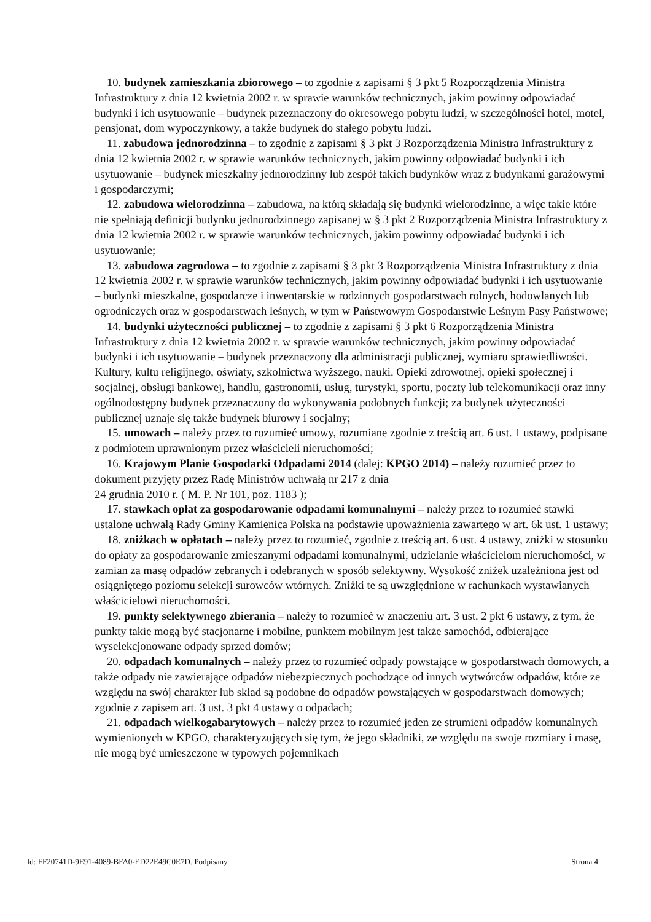10. budynek zamieszkania zbiorowego – to zgodnie z zapisami § 3 pkt 5 Rozporządzenia Ministra Infrastruktury z dnia 12 kwietnia 2002 r. w sprawie warunków technicznych, jakim powinny odpowiadać budynki i ich usytuowanie – budynek przeznaczony do okresowego pobytu ludzi, w szczególności hotel, motel, pensjonat, dom wypoczynkowy, a także budynek do stałego pobytu ludzi.
11. zabudowa jednorodzinna – to zgodnie z zapisami § 3 pkt 3 Rozporządzenia Ministra Infrastruktury z dnia 12 kwietnia 2002 r. w sprawie warunków technicznych, jakim powinny odpowiadać budynki i ich usytuowanie – budynek mieszkalny jednorodzinny lub zespół takich budynków wraz z budynkami garażowymi i gospodarczymi;
12. zabudowa wielorodzinna – zabudowa, na którą składają się budynki wielorodzinne, a więc takie które nie spełniają definicji budynku jednorodzinnego zapisanej w § 3 pkt 2 Rozporządzenia Ministra Infrastruktury z dnia 12 kwietnia 2002 r. w sprawie warunków technicznych, jakim powinny odpowiadać budynki i ich usytuowanie;
13. zabudowa zagrodowa – to zgodnie z zapisami § 3 pkt 3 Rozporządzenia Ministra Infrastruktury z dnia 12 kwietnia 2002 r. w sprawie warunków technicznych, jakim powinny odpowiadać budynki i ich usytuowanie – budynki mieszkalne, gospodarcze i inwentarskie w rodzinnych gospodarstwach rolnych, hodowlanych lub ogrodniczych oraz w gospodarstwach leśnych, w tym w Państwowym Gospodarstwie Leśnym Pasy Państwowe;
14. budynki użyteczności publicznej – to zgodnie z zapisami § 3 pkt 6 Rozporządzenia Ministra Infrastruktury z dnia 12 kwietnia 2002 r. w sprawie warunków technicznych, jakim powinny odpowiadać budynki i ich usytuowanie – budynek przeznaczony dla administracji publicznej, wymiaru sprawiedliwości. Kultury, kultu religijnego, oświaty, szkolnictwa wyższego, nauki. Opieki zdrowotnej, opieki społecznej i socjalnej, obsługi bankowej, handlu, gastronomii, usług, turystyki, sportu, poczty lub telekomunikacji oraz inny ogólnodostępny budynek przeznaczony do wykonywania podobnych funkcji; za budynek użyteczności publicznej uznaje się także budynek biurowy i socjalny;
15. umowach – należy przez to rozumieć umowy, rozumiane zgodnie z treścią art. 6 ust. 1 ustawy, podpisane z podmiotem uprawnionym przez właścicieli nieruchomości;
16. Krajowym Planie Gospodarki Odpadami 2014 (dalej: KPGO 2014) – należy rozumieć przez to dokument przyjęty przez Radę Ministrów uchwałą nr 217 z dnia
24 grudnia 2010 r. ( M. P. Nr 101, poz. 1183 );
17. stawkach opłat za gospodarowanie odpadami komunalnymi – należy przez to rozumieć stawki ustalone uchwałą Rady Gminy Kamienica Polska na podstawie upoważnienia zawartego w art. 6k ust. 1 ustawy;
18. zniżkach w opłatach – należy przez to rozumieć, zgodnie z treścią art. 6 ust. 4 ustawy, zniżki w stosunku do opłaty za gospodarowanie zmieszanymi odpadami komunalnymi, udzielanie właścicielom nieruchomości, w zamian za masę odpadów zebranych i odebranych w sposób selektywny. Wysokość zniżek uzależniona jest od osiągniętego poziomu selekcji surowców wtórnych. Zniżki te są uwzględnione w rachunkach wystawianych właścicielowi nieruchomości.
19. punkty selektywnego zbierania – należy to rozumieć w znaczeniu art. 3 ust. 2 pkt 6 ustawy, z tym, że punkty takie mogą być stacjonarne i mobilne, punktem mobilnym jest także samochód, odbierające wyselekcjonowane odpady sprzed domów;
20. odpadach komunalnych – należy przez to rozumieć odpady powstające w gospodarstwach domowych, a także odpady nie zawierające odpadów niebezpiecznych pochodzące od innych wytwórców odpadów, które ze względu na swój charakter lub skład są podobne do odpadów powstających w gospodarstwach domowych; zgodnie z zapisem art. 3 ust. 3 pkt 4 ustawy o odpadach;
21. odpadach wielkogabarytowych – należy przez to rozumieć jeden ze strumieni odpadów komunalnych wymienionych w KPGO, charakteryzujących się tym, że jego składniki, ze względu na swoje rozmiary i masę, nie mogą być umieszczone w typowych pojemnikach
Id: FF20741D-9E91-4089-BFA0-ED22E49C0E7D. Podpisany Strona 4